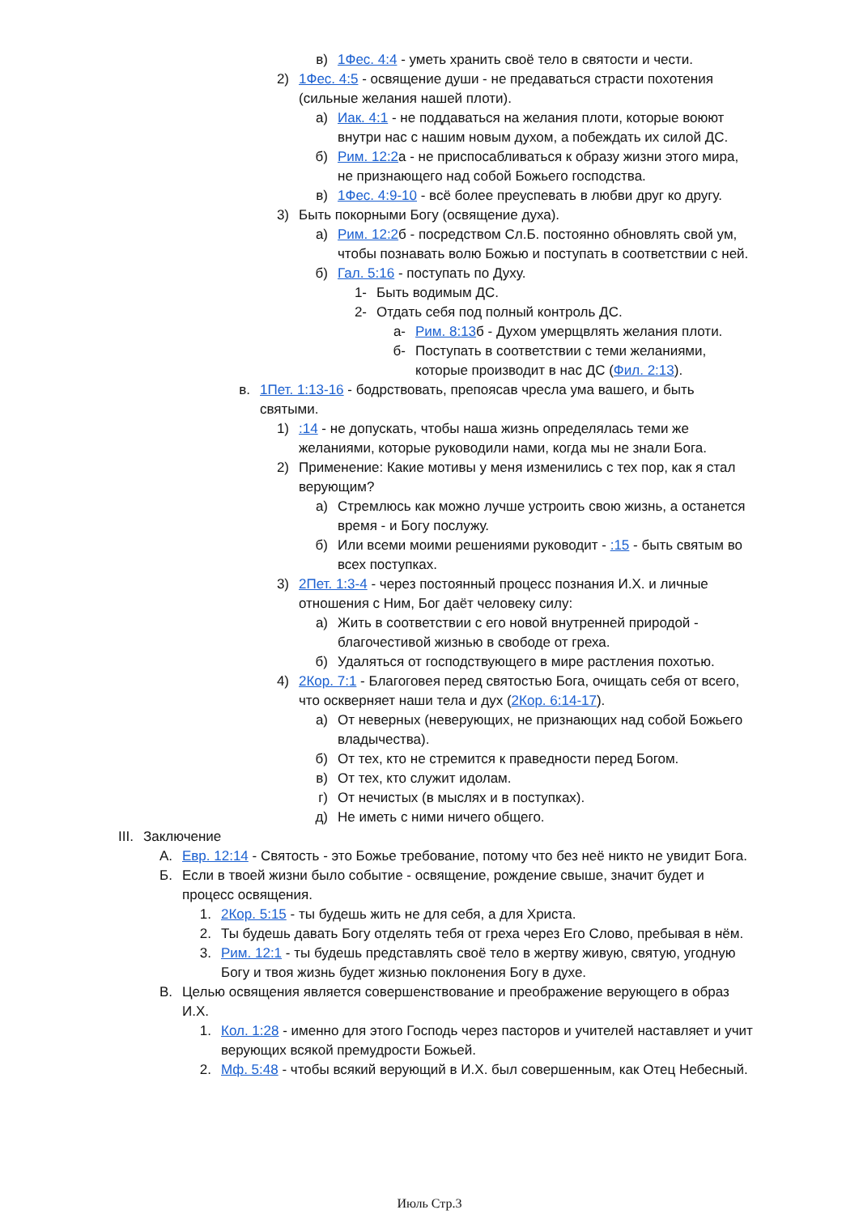в) 1Фес. 4:4 - уметь хранить своё тело в святости и чести.
2) 1Фес. 4:5 - освящение души - не предаваться страсти похотения (сильные желания нашей плоти).
а) Иак. 4:1 - не поддаваться на желания плоти, которые воюют внутри нас с нашим новым духом, а побеждать их силой ДС.
б) Рим. 12:2а - не приспосабливаться к образу жизни этого мира, не признающего над собой Божьего господства.
в) 1Фес. 4:9-10 - всё более преуспевать в любви друг ко другу.
3) Быть покорными Богу (освящение духа).
а) Рим. 12:2б - посредством Сл.Б. постоянно обновлять свой ум, чтобы познавать волю Божью и поступать в соответствии с ней.
б) Гал. 5:16 - поступать по Духу.
1- Быть водимым ДС.
2- Отдать себя под полный контроль ДС.
а- Рим. 8:13б - Духом умерщвлять желания плоти.
б- Поступать в соответствии с теми желаниями, которые производит в нас ДС (Фил. 2:13).
в. 1Пет. 1:13-16 - бодрствовать, препоясав чресла ума вашего, и быть святыми.
1):14 - не допускать, чтобы наша жизнь определялась теми же желаниями, которые руководили нами, когда мы не знали Бога.
2) Применение: Какие мотивы у меня изменились с тех пор, как я стал верующим?
а) Стремлюсь как можно лучше устроить свою жизнь, а останется время - и Богу послужу.
б) Или всеми моими решениями руководит - :15 - быть святым во всех поступках.
3) 2Пет. 1:3-4 - через постоянный процесс познания И.Х. и личные отношения с Ним, Бог даёт человеку силу:
а) Жить в соответствии с его новой внутренней природой - благочестивой жизнью в свободе от греха.
б) Удаляться от господствующего в мире растления похотью.
4) 2Кор. 7:1 - Благоговея перед святостью Бога, очищать себя от всего, что оскверняет наши тела и дух (2Кор. 6:14-17).
а) От неверных (неверующих, не признающих над собой Божьего владычества).
б) От тех, кто не стремится к праведности перед Богом.
в) От тех, кто служит идолам.
г) От нечистых (в мыслях и в поступках).
д) Не иметь с ними ничего общего.
III. Заключение
А. Евр. 12:14 - Святость - это Божье требование, потому что без неё никто не увидит Бога.
Б. Если в твоей жизни было событие - освящение, рождение свыше, значит будет и процесс освящения.
1. 2Кор. 5:15 - ты будешь жить не для себя, а для Христа.
2. Ты будешь давать Богу отделять тебя от греха через Его Слово, пребывая в нём.
3. Рим. 12:1 - ты будешь представлять своё тело в жертву живую, святую, угодную Богу и твоя жизнь будет жизнью поклонения Богу в духе.
В. Целью освящения является совершенствование и преображение верующего в образ И.Х.
1. Кол. 1:28 - именно для этого Господь через пасторов и учителей наставляет и учит верующих всякой премудрости Божьей.
2. Мф. 5:48 - чтобы всякий верующий в И.Х. был совершенным, как Отец Небесный.
Июль Стр.3